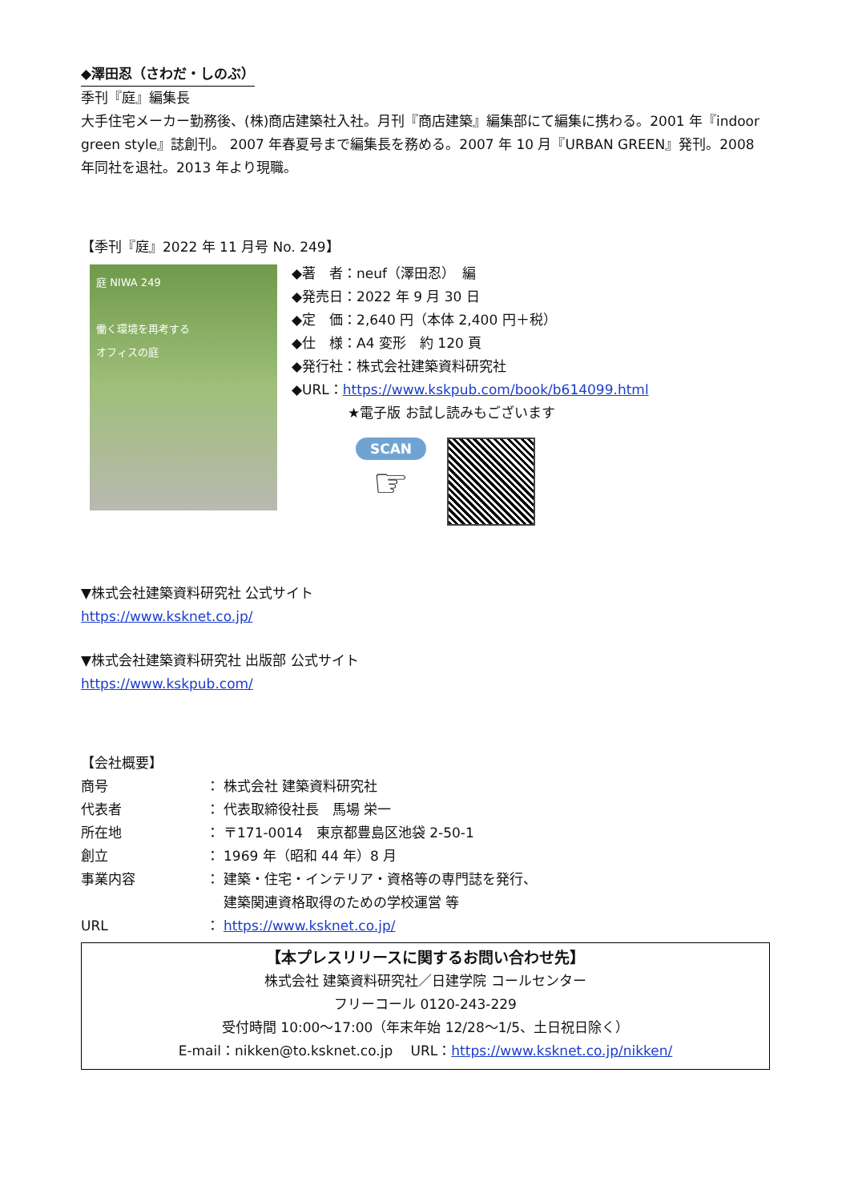◆澤田忍（さわだ・しのぶ）
季刊『庭』編集長
大手住宅メーカー勤務後、(株)商店建築社入社。月刊『商店建築』編集部にて編集に携わる。2001 年『indoor green style』誌創刊。 2007 年春夏号まで編集長を務める。2007 年 10 月『URBAN GREEN』発刊。2008 年同社を退社。2013 年より現職。
【季刊『庭』2022 年 11 月号 No. 249】
庭 NIWA 249
働く環境を再考する
オフィスの庭
◆著　者：neuf（澤田忍）　編
◆発売日：2022 年 9 月 30 日
◆定　価：2,640 円（本体 2,400 円＋税）
◆仕　様：A4 変形　約 120 頁
◆発行社：株式会社建築資料研究社
◆URL：https://www.kskpub.com/book/b614099.html
★電子版 お試し読みもございます
SCAN
☞
▼株式会社建築資料研究社 公式サイト
https://www.ksknet.co.jp/
▼株式会社建築資料研究社 出版部 公式サイト
https://www.kskpub.com/
【会社概要】
| 商号 | ： | 株式会社 建築資料研究社 |
| 代表者 | ： | 代表取締役社長 馬場 栄一 |
| 所在地 | ： | 〒171-0014 東京都豊島区池袋 2-50-1 |
| 創立 | ： | 1969 年（昭和 44 年）8 月 |
| 事業内容 | ： | 建築・住宅・インテリア・資格等の専門誌を発行、 建築関連資格取得のための学校運営 等 |
| URL | ： | https://www.ksknet.co.jp/ |
【本プレスリリースに関するお問い合わせ先】
株式会社 建築資料研究社／日建学院 コールセンター
フリーコール 0120-243-229
受付時間 10:00～17:00（年末年始 12/28～1/5、土日祝日除く）
E-mail：nikken@to.ksknet.co.jp　 URL：https://www.ksknet.co.jp/nikken/